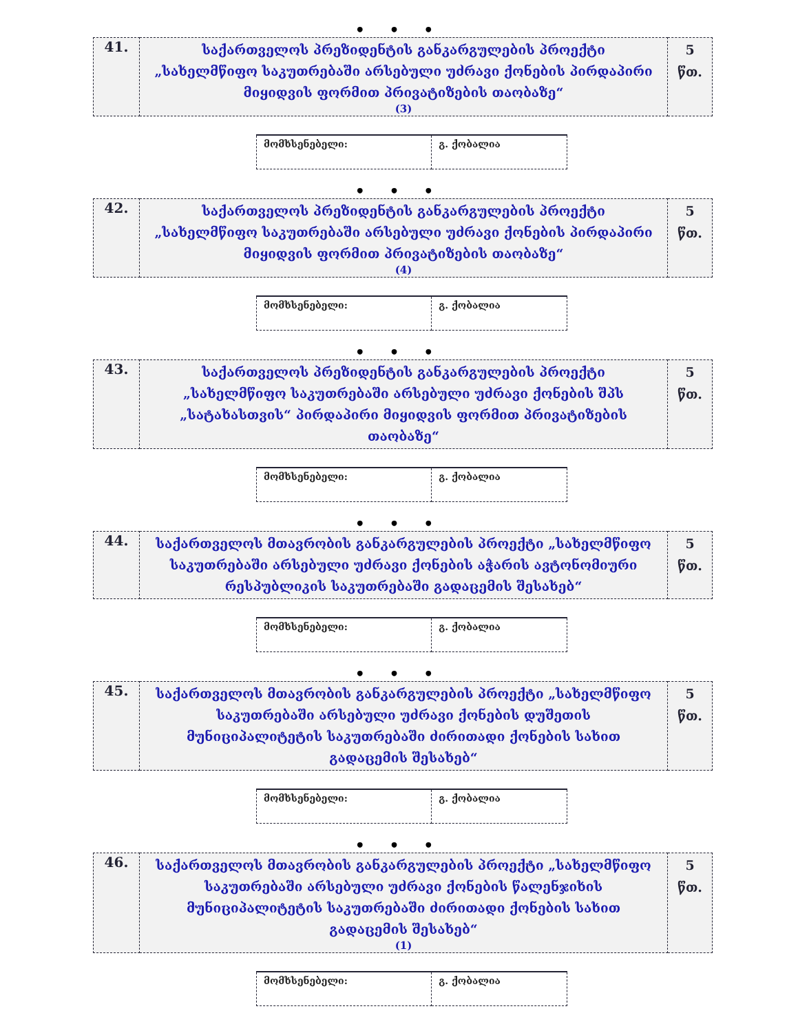• • •
| 41. | საქართველოს პრეზიდენტის განკარგულების პროექტი „სახელმწიფო საკუთრებაში არსებული უძრავი ქონების პირდაპირი მიყიდვის ფორმით პრივატიზების თაობაზე“ (3) | 5 წთ. |
| მომხსენებელი: | გ. ქობალია |
• • •
| 42. | საქართველოს პრეზიდენტის განკარგულების პროექტი „სახელმწიფო საკუთრებაში არსებული უძრავი ქონების პირდაპირი მიყიდვის ფორმით პრივატიზების თაობაზე“ (4) | 5 წთ. |
| მომხსენებელი: | გ. ქობალია |
• • •
| 43. | საქართველოს პრეზიდენტის განკარგულების პროექტი „სახელმწიფო საკუთრებაში არსებული უძრავი ქონების შპს „სატახასთვის“ პირდაპირი მიყიდვის ფორმით პრივატიზების თაობაზე“ | 5 წთ. |
| მომხსენებელი: | გ. ქობალია |
• • •
| 44. | საქართველოს მთავრობის განკარგულების პროექტი „სახელმწიფო საკუთრებაში არსებული უძრავი ქონების აჭარის ავტონომიური რესპუბლიკის საკუთრებაში გადაცემის შესახებ“ | 5 წთ. |
| მომხსენებელი: | გ. ქობალია |
• • •
| 45. | საქართველოს მთავრობის განკარგულების პროექტი „სახელმწიფო საკუთრებაში არსებული უძრავი ქონების დუშეთის მუნიციპალიტეტის საკუთრებაში ძირითადი ქონების სახით გადაცემის შესახებ“ | 5 წთ. |
| მომხსენებელი: | გ. ქობალია |
• • •
| 46. | საქართველოს მთავრობის განკარგულების პროექტი „სახელმწიფო საკუთრებაში არსებული უძრავი ქონების წალენჯიხის მუნიციპალიტეტის საკუთრებაში ძირითადი ქონების სახით გადაცემის შესახებ“ (1) | 5 წთ. |
| მომხსენებელი: | გ. ქობალია |